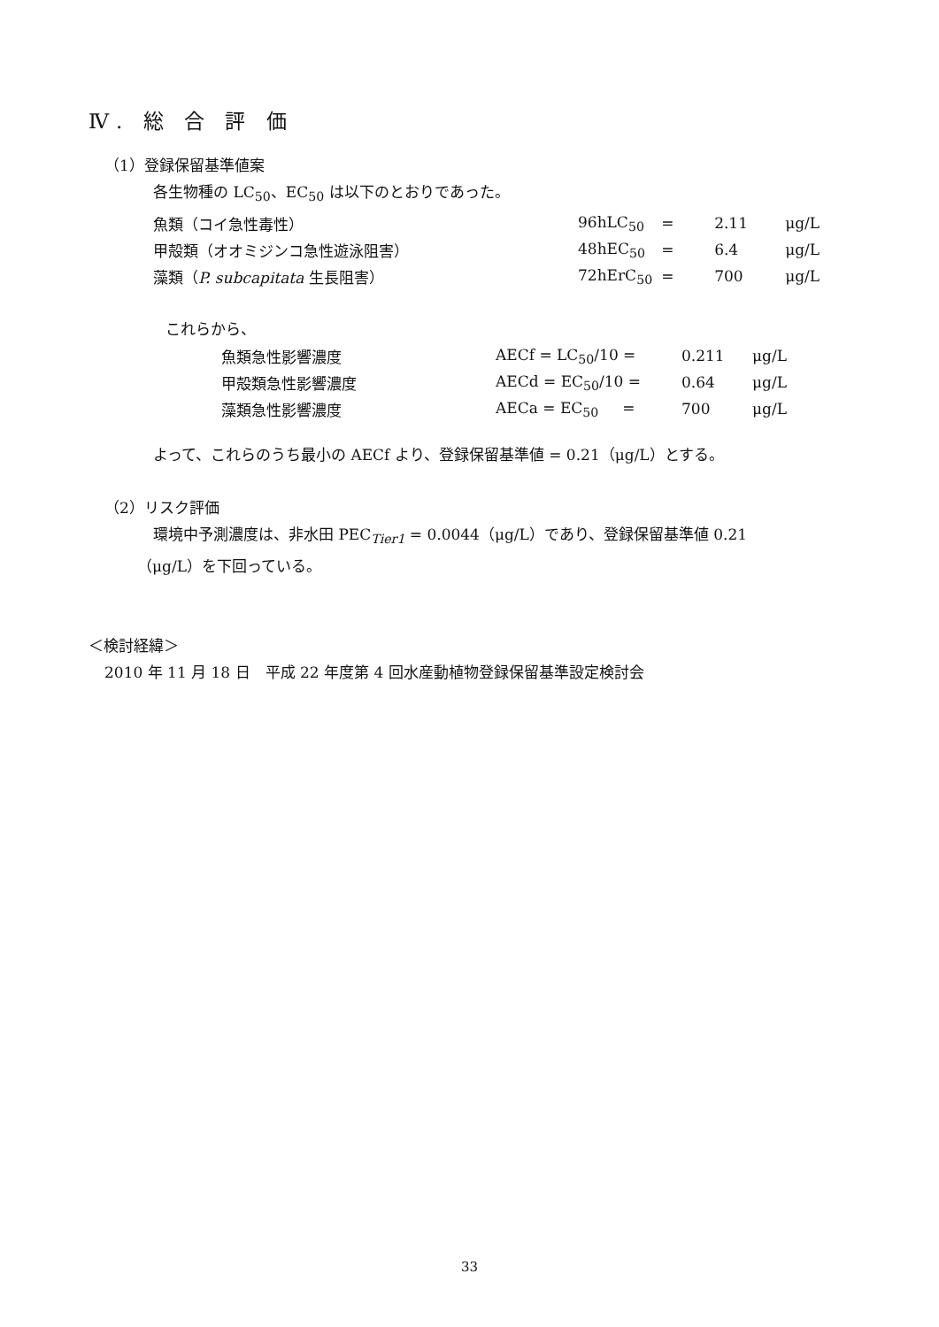Ⅳ. 総 合 評 価
（1）登録保留基準値案
各生物種の LC<sub>50</sub>、EC<sub>50</sub> は以下のとおりであった。
| 魚類（コイ急性毒性） | 96hLC<sub>50</sub> | = | 2.11 | μg/L |
| 甲殻類（オオミジンコ急性遊泳阻害） | 48hEC<sub>50</sub> | = | 6.4 | μg/L |
| 藻類（ P. subcapitata 生長阻害） | 72hErC<sub>50</sub> | = | 700 | μg/L |
これらから、
| 魚類急性影響濃度 | AECf = LC<sub>50</sub>/10 = | 0.211 | μg/L |
| 甲殻類急性影響濃度 | AECd = EC<sub>50</sub>/10 = | 0.64 | μg/L |
| 藻類急性影響濃度 | AECa = EC<sub>50</sub> = | 700 | μg/L |
よって、これらのうち最小の AECf より、登録保留基準値 = 0.21（μg/L）とする。
（2）リスク評価
環境中予測濃度は、非水田 PEC<sub>Tier1</sub> = 0.0044（μg/L）であり、登録保留基準値 0.21
（μg/L）を下回っている。
＜検討経緯＞
2010 年 11 月 18 日　平成 22 年度第 4 回水産動植物登録保留基準設定検討会
33